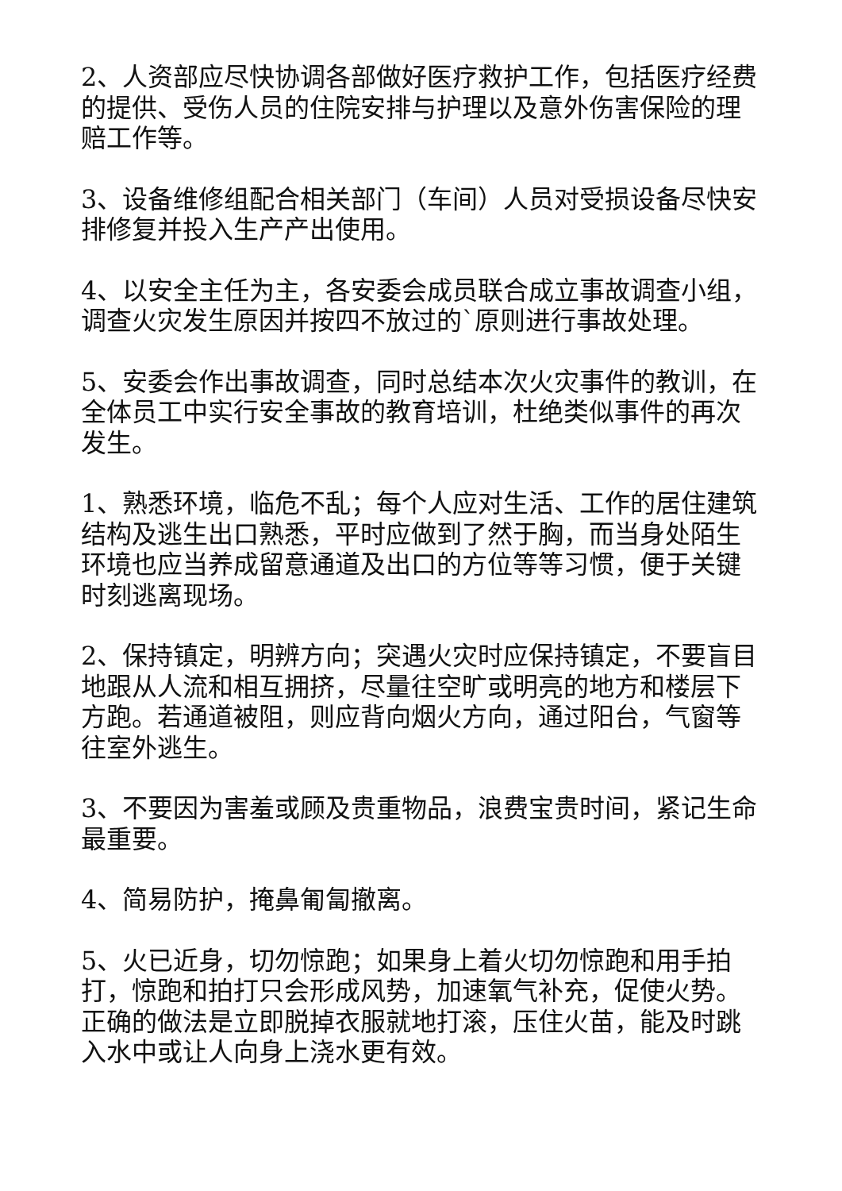2、人资部应尽快协调各部做好医疗救护工作，包括医疗经费的提供、受伤人员的住院安排与护理以及意外伤害保险的理赔工作等。
3、设备维修组配合相关部门（车间）人员对受损设备尽快安排修复并投入生产产出使用。
4、以安全主任为主，各安委会成员联合成立事故调查小组，调查火灾发生原因并按四不放过的`原则进行事故处理。
5、安委会作出事故调查，同时总结本次火灾事件的教训，在全体员工中实行安全事故的教育培训，杜绝类似事件的再次发生。
1、熟悉环境，临危不乱；每个人应对生活、工作的居住建筑结构及逃生出口熟悉，平时应做到了然于胸，而当身处陌生环境也应当养成留意通道及出口的方位等等习惯，便于关键时刻逃离现场。
2、保持镇定，明辨方向；突遇火灾时应保持镇定，不要盲目地跟从人流和相互拥挤，尽量往空旷或明亮的地方和楼层下方跑。若通道被阻，则应背向烟火方向，通过阳台，气窗等往室外逃生。
3、不要因为害羞或顾及贵重物品，浪费宝贵时间，紧记生命最重要。
4、简易防护，掩鼻匍匐撤离。
5、火已近身，切勿惊跑；如果身上着火切勿惊跑和用手拍打，惊跑和拍打只会形成风势，加速氧气补充，促使火势。正确的做法是立即脱掉衣服就地打滚，压住火苗，能及时跳入水中或让人向身上浇水更有效。